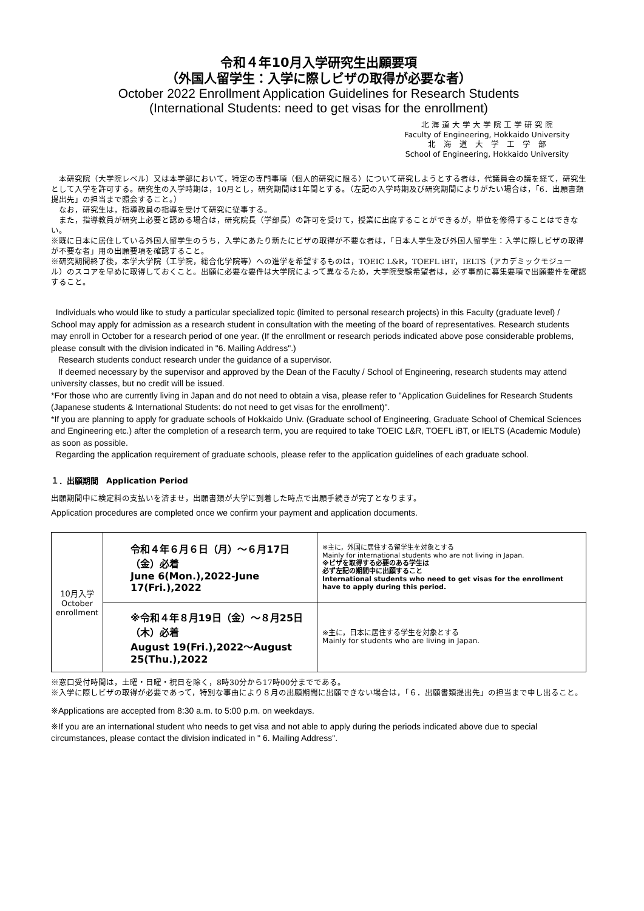令和４年10月入学研究生出願要項
（外国人留学生：入学に際しビザの取得が必要な者）
October 2022 Enrollment Application Guidelines for Research Students
(International Students: need to get visas for the enrollment)
北 海 道 大 学 大 学 院 工 学 研 究 院
Faculty of Engineering, Hokkaido University
北　海　道　大　学　工　学　部
School of Engineering, Hokkaido University
　本研究院（大学院レベル）又は本学部において，特定の専門事項（個人的研究に限る）について研究しようとする者は，代議員会の議を経て，研究生として入学を許可する。研究生の入学時期は，10月とし，研究期間は1年間とする。（左記の入学時期及び研究期間によりがたい場合は，「6．出願書類提出先」の担当まで照会すること。）
　なお，研究生は，指導教員の指導を受けて研究に従事する。
　また，指導教員が研究上必要と認める場合は，研究院長（学部長）の許可を受けて，授業に出席することができるが，単位を修得することはできない。
※既に日本に居住している外国人留学生のうち，入学にあたり新たにビザの取得が不要な者は，「日本人学生及び外国人留学生：入学に際しビザの取得が不要な者」用の出願要項を確認すること。
※研究期間終了後，本学大学院（工学院，総合化学院等）への進学を希望するものは，TOEIC L&R，TOEFL iBT，IELTS（アカデミックモジュール）のスコアを早めに取得しておくこと。出願に必要な要件は大学院によって異なるため，大学院受験希望者は，必ず事前に募集要項で出願要件を確認すること。
Individuals who would like to study a particular specialized topic (limited to personal research projects) in this Faculty (graduate level) / School may apply for admission as a research student in consultation with the meeting of the board of representatives. Research students may enroll in October for a research period of one year. (If the enrollment or research periods indicated above pose considerable problems, please consult with the division indicated in "6. Mailing Address".)
Research students conduct research under the guidance of a supervisor.
If deemed necessary by the supervisor and approved by the Dean of the Faculty / School of Engineering, research students may attend university classes, but no credit will be issued.
*For those who are currently living in Japan and do not need to obtain a visa, please refer to "Application Guidelines for Research Students (Japanese students & International Students: do not need to get visas for the enrollment)".
*If you are planning to apply for graduate schools of Hokkaido Univ. (Graduate school of Engineering, Graduate School of Chemical Sciences and Engineering etc.) after the completion of a research term, you are required to take TOEIC L&R, TOEFL iBT, or IELTS (Academic Module) as soon as possible.
Regarding the application requirement of graduate schools, please refer to the application guidelines of each graduate school.
１．出願期間　Application Period
出願期間中に検定料の支払いを済ませ，出願書類が大学に到着した時点で出願手続きが完了となります。
Application procedures are completed once we confirm your payment and application documents.
| 10月入学 October enrollment | 令和４年６月６日（月）～６月17日（金）必着 June 6(Mon.),2022-June 17(Fri.),2022 | ※主に，外国に居住する留学生を対象とする Mainly for international students who are not living in Japan. ※ビザを取得する必要のある学生は 必ず左記の期間中に出願すること International students who need to get visas for the enrollment have to apply during this period. |
| | ※令和４年８月19日（金）～８月25日（木）必着 August 19(Fri.),2022～August 25(Thu.),2022 | ※主に，日本に居住する学生を対象とする Mainly for students who are living in Japan. |
※窓口受付時間は，土曜・日曜・祝日を除く，8時30分から17時00分までである。
※入学に際しビザの取得が必要であって，特別な事由により８月の出願期間に出願できない場合は，「６．出願書類提出先」の担当まで申し出ること。
※Applications are accepted from 8:30 a.m. to 5:00 p.m. on weekdays.
※If you are an international student who needs to get visa and not able to apply during the periods indicated above due to special circumstances, please contact the division indicated in " 6. Mailing Address".